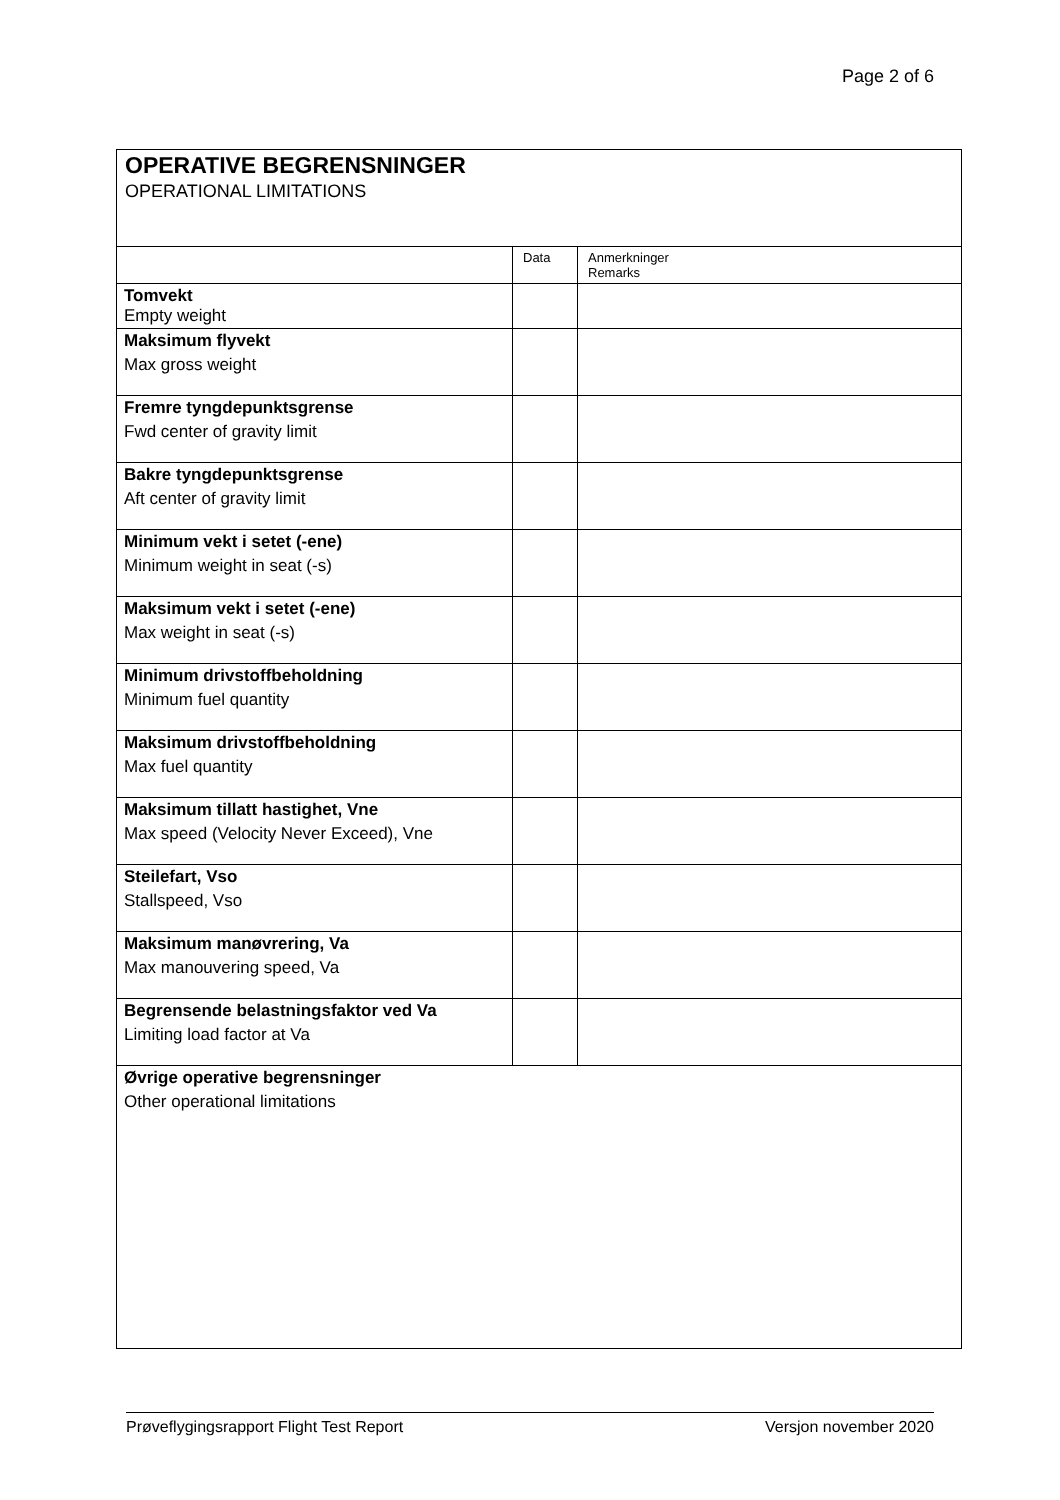Page 2 of 6
OPERATIVE BEGRENSNINGER
OPERATIONAL LIMITATIONS
| | Data | Anmerkninger Remarks |
| --- | --- | --- |
| Tomvekt Empty weight | | |
| Maksimum flyvekt Max gross weight | | |
| Fremre tyngdepunktsgrense Fwd center of gravity limit | | |
| Bakre tyngdepunktsgrense Aft center of gravity limit | | |
| Minimum vekt i setet (-ene) Minimum weight in seat (-s) | | |
| Maksimum vekt i setet (-ene) Max weight in seat (-s) | | |
| Minimum drivstoffbeholdning Minimum fuel quantity | | |
| Maksimum drivstoffbeholdning Max fuel quantity | | |
| Maksimum tillatt hastighet, Vne Max speed (Velocity Never Exceed), Vne | | |
| Steilefart, Vso Stallspeed, Vso | | |
| Maksimum manøvrering, Va Max manouvering speed, Va | | |
| Begrensende belastningsfaktor ved Va Limiting load factor at Va | | |
| Øvrige operative begrensninger Other operational limitations | | |
Prøveflygingsrapport Flight Test Report Versjon november 2020